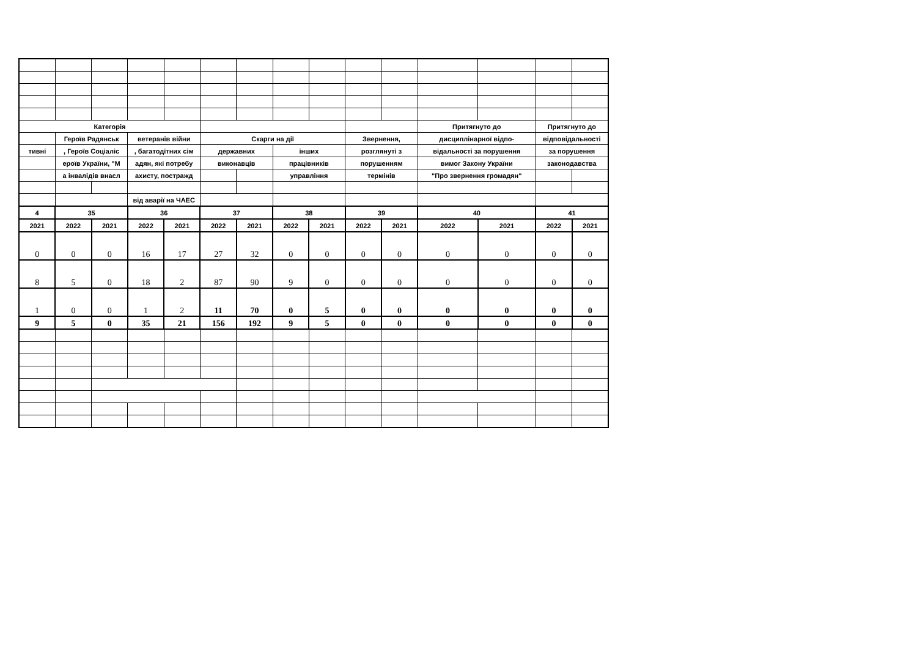| Категорія | | | | | | | | | | | Притягнуто до | | Притягнуто до | |
| --- | --- | --- | --- | --- | --- | --- | --- | --- | --- | --- | --- | --- | --- | --- |
| | Героїв Радянськ | | ветеранів війни | | Скарги на дії | | | | Звернення, | | дисциплінарної відпо- | | відповідальності | |
| тивні | , Героїв Соціаліс | | , багатодітних сім | | державних | | інших | | розглянуті з | | відальності за порушення | | за порушення | |
| | ероїв України, "М | | адян, які потребу | | виконавців | | працівників | | порушенням | | вимог Закону України | | законодавства | |
| | а інвалідів внасл | | ахисту, постражд | | | | управління | | термінів | | "Про звернення громадян" | | | |
| | | | від аварії на ЧАЕС | | | | | | | | | | | |
| 4 | 35 | | 36 | | 37 | | 38 | | 39 | | 40 | | 41 | |
| 2021 | 2022 | 2021 | 2022 | 2021 | 2022 | 2021 | 2022 | 2021 | 2022 | 2021 | 2022 | 2021 | 2022 | 2021 |
| 0 | 0 | 0 | 16 | 17 | 27 | 32 | 0 | 0 | 0 | 0 | 0 | 0 | 0 | 0 |
| 8 | 5 | 0 | 18 | 2 | 87 | 90 | 9 | 0 | 0 | 0 | 0 | 0 | 0 | 0 |
| 1 | 0 | 0 | 1 | 2 | 11 | 70 | 0 | 5 | 0 | 0 | 0 | 0 | 0 | 0 |
| 9 | 5 | 0 | 35 | 21 | 156 | 192 | 9 | 5 | 0 | 0 | 0 | 0 | 0 | 0 |